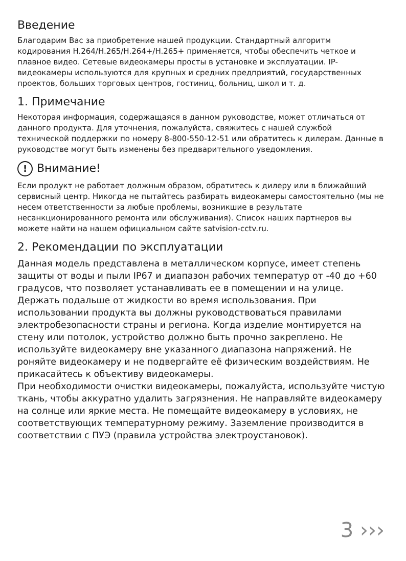Введение
Благодарим Вас за приобретение нашей продукции. Стандартный алгоритм кодирования H.264/H.265/H.264+/H.265+ применяется, чтобы обеспечить четкое и плавное видео. Сетевые видеокамеры просты в установке и эксплуатации. IP-видеокамеры используются для крупных и средних предприятий, государственных проектов, больших торговых центров, гостиниц, больниц, школ и т. д.
1. Примечание
Некоторая информация, содержащаяся в данном руководстве, может отличаться от данного продукта. Для уточнения, пожалуйста, свяжитесь с нашей службой технической поддержки по номеру 8-800-550-12-51 или обратитесь к дилерам. Данные в руководстве могут быть изменены без предварительного уведомления.
! Внимание!
Если продукт не работает должным образом, обратитесь к дилеру или в ближайший сервисный центр. Никогда не пытайтесь разбирать видеокамеры самостоятельно (мы не несем ответственности за любые проблемы, возникшие в результате несанкционированного ремонта или обслуживания). Список наших партнеров вы можете найти на нашем официальном сайте satvision-cctv.ru.
2. Рекомендации по эксплуатации
Данная модель представлена в металлическом корпусе, имеет степень защиты от воды и пыли IP67 и диапазон рабочих температур от -40 до +60 градусов, что позволяет устанавливать ее в помещении и на улице. Держать подальше от жидкости во время использования. При использовании продукта вы должны руководствоваться правилами электробезопасности страны и региона. Когда изделие монтируется на стену или потолок, устройство должно быть прочно закреплено. Не используйте видеокамеру вне указанного диапазона напряжений. Не роняйте видеокамеру и не подвергайте её физическим воздействиям. Не прикасайтесь к объективу видеокамеры.
При необходимости очистки видеокамеры, пожалуйста, используйте чистую ткань, чтобы аккуратно удалить загрязнения. Не направляйте видеокамеру на солнце или яркие места. Не помещайте видеокамеру в условиях, не соответствующих температурному режиму. Заземление производится в соответствии с ПУЭ (правила устройства электроустановок).
3 ›››